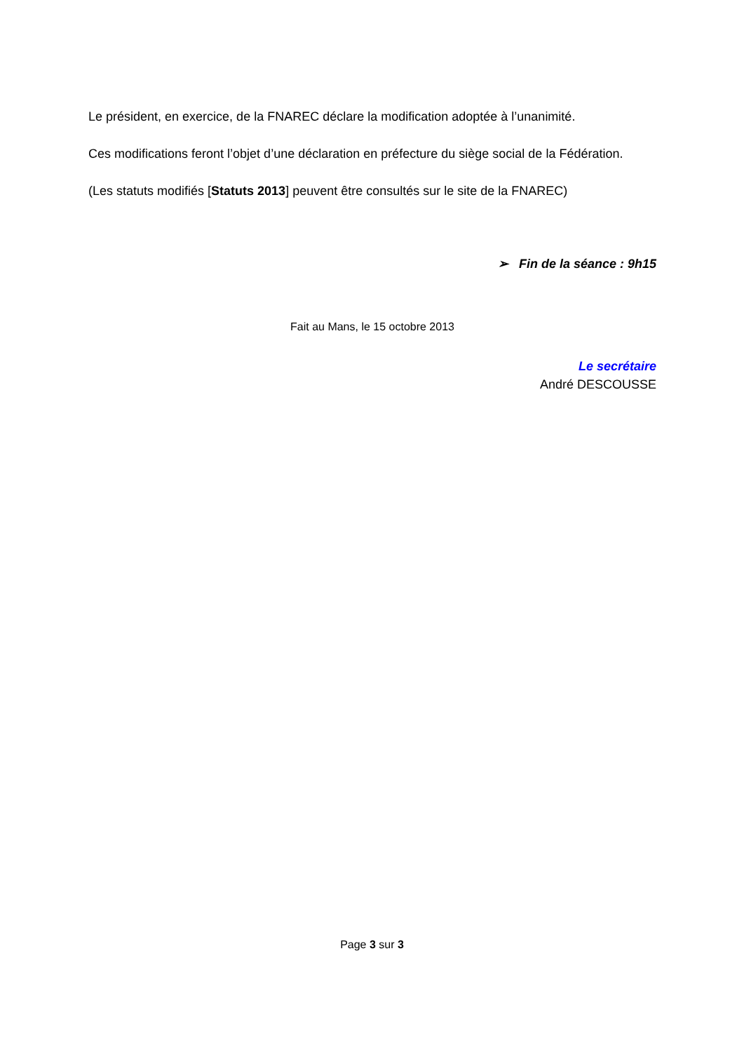Le président, en exercice, de la FNAREC déclare la modification adoptée à l’unanimité.
Ces modifications feront l’objet d’une déclaration en préfecture du siège social de la Fédération.
(Les statuts modifiés [Statuts 2013] peuvent être consultés sur le site de la FNAREC)
➢ Fin de la séance : 9h15
Fait au Mans, le 15 octobre 2013
Le secrétaire
André DESCOUSSE
Page 3 sur 3